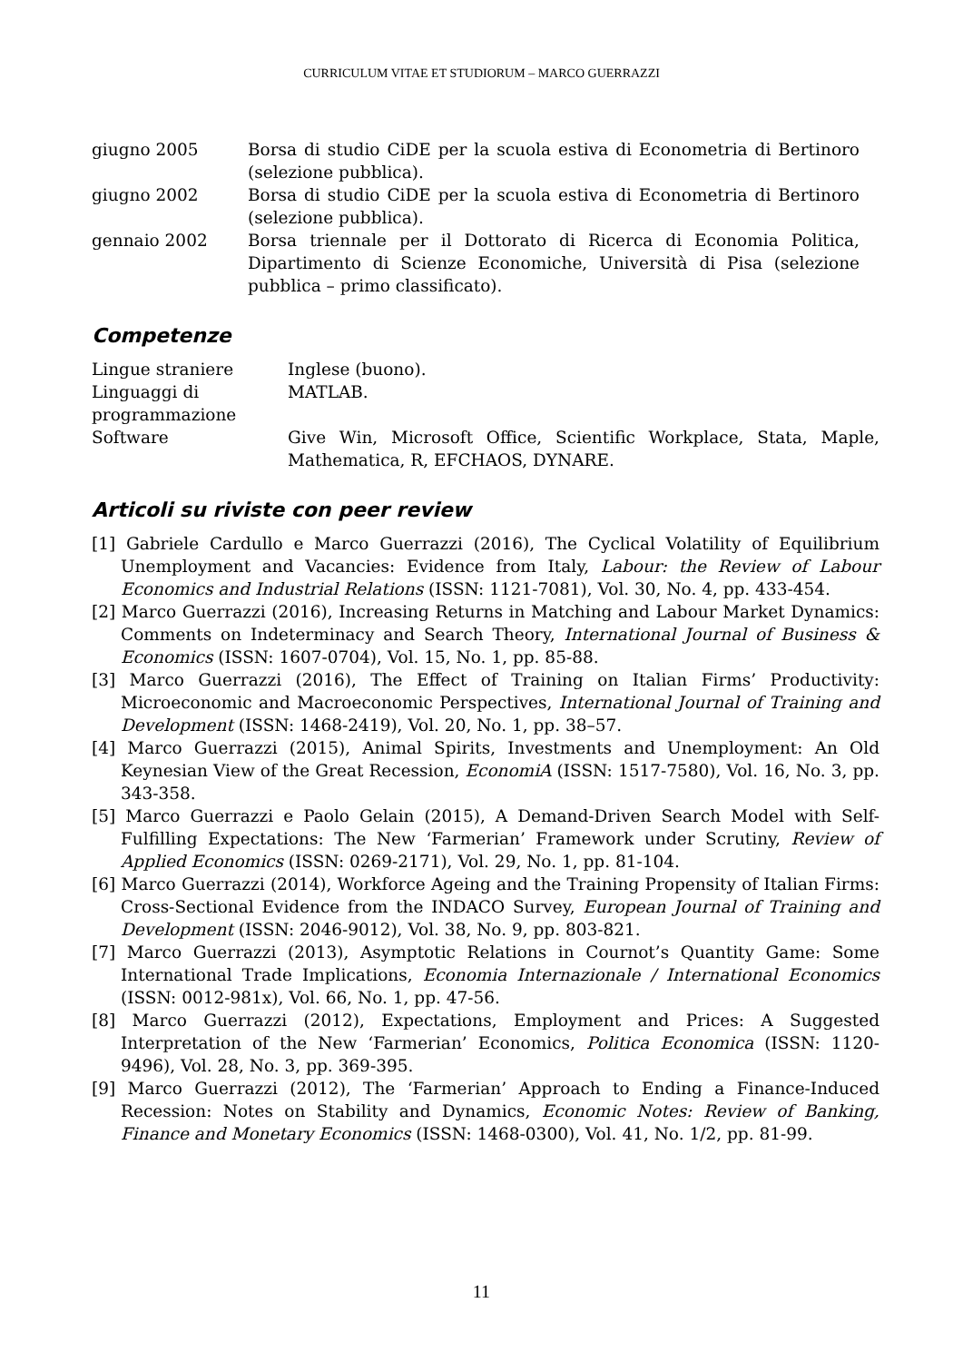CURRICULUM VITAE ET STUDIORUM – MARCO GUERRAZZI
giugno 2005 Borsa di studio CiDE per la scuola estiva di Econometria di Bertinoro (selezione pubblica).
giugno 2002 Borsa di studio CiDE per la scuola estiva di Econometria di Bertinoro (selezione pubblica).
gennaio 2002 Borsa triennale per il Dottorato di Ricerca di Economia Politica, Dipartimento di Scienze Economiche, Università di Pisa (selezione pubblica – primo classificato).
Competenze
Lingue straniere Inglese (buono).
Linguaggi di programmazione
MATLAB.
Software Give Win, Microsoft Office, Scientific Workplace, Stata, Maple, Mathematica, R, EFCHAOS, DYNARE.
Articoli su riviste con peer review
[1] Gabriele Cardullo e Marco Guerrazzi (2016), The Cyclical Volatility of Equilibrium Unemployment and Vacancies: Evidence from Italy, Labour: the Review of Labour Economics and Industrial Relations (ISSN: 1121-7081), Vol. 30, No. 4, pp. 433-454.
[2] Marco Guerrazzi (2016), Increasing Returns in Matching and Labour Market Dynamics: Comments on Indeterminacy and Search Theory, International Journal of Business & Economics (ISSN: 1607-0704), Vol. 15, No. 1, pp. 85-88.
[3] Marco Guerrazzi (2016), The Effect of Training on Italian Firms’ Productivity: Microeconomic and Macroeconomic Perspectives, International Journal of Training and Development (ISSN: 1468-2419), Vol. 20, No. 1, pp. 38–57.
[4] Marco Guerrazzi (2015), Animal Spirits, Investments and Unemployment: An Old Keynesian View of the Great Recession, EconomiA (ISSN: 1517-7580), Vol. 16, No. 3, pp. 343-358.
[5] Marco Guerrazzi e Paolo Gelain (2015), A Demand-Driven Search Model with Self-Fulfilling Expectations: The New ‘Farmerian’ Framework under Scrutiny, Review of Applied Economics (ISSN: 0269-2171), Vol. 29, No. 1, pp. 81-104.
[6] Marco Guerrazzi (2014), Workforce Ageing and the Training Propensity of Italian Firms: Cross-Sectional Evidence from the INDACO Survey, European Journal of Training and Development (ISSN: 2046-9012), Vol. 38, No. 9, pp. 803-821.
[7] Marco Guerrazzi (2013), Asymptotic Relations in Cournot’s Quantity Game: Some International Trade Implications, Economia Internazionale / International Economics (ISSN: 0012-981x), Vol. 66, No. 1, pp. 47-56.
[8] Marco Guerrazzi (2012), Expectations, Employment and Prices: A Suggested Interpretation of the New ‘Farmerian’ Economics, Politica Economica (ISSN: 1120-9496), Vol. 28, No. 3, pp. 369-395.
[9] Marco Guerrazzi (2012), The ‘Farmerian’ Approach to Ending a Finance-Induced Recession: Notes on Stability and Dynamics, Economic Notes: Review of Banking, Finance and Monetary Economics (ISSN: 1468-0300), Vol. 41, No. 1/2, pp. 81-99.
11